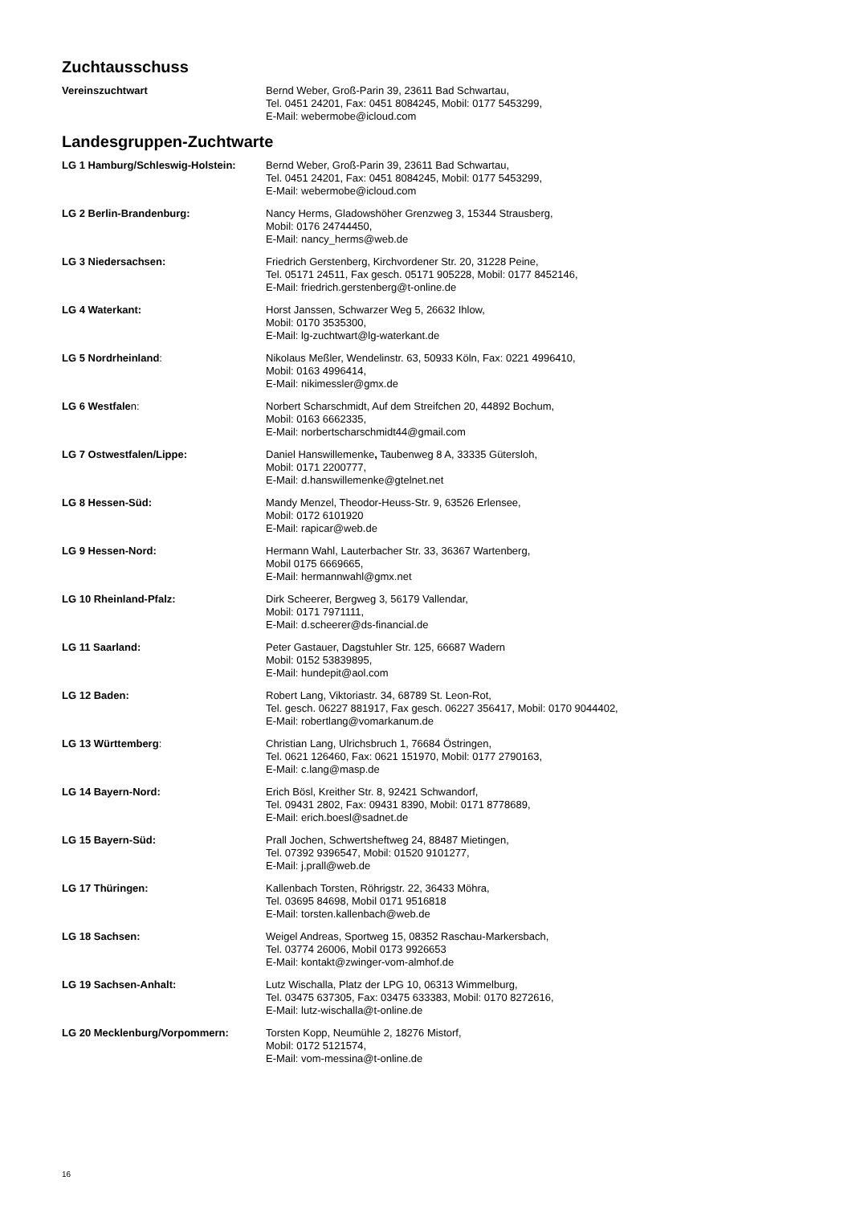Zuchtausschuss
Vereinszuchtwart Bernd Weber, Groß-Parin 39, 23611 Bad Schwartau,
Tel. 0451 24201, Fax: 0451 8084245, Mobil: 0177 5453299,
E-Mail: webermobe@icloud.com
Landesgruppen-Zuchtwarte
LG 1 Hamburg/Schleswig-Holstein: Bernd Weber, Groß-Parin 39, 23611 Bad Schwartau,
Tel. 0451 24201, Fax: 0451 8084245, Mobil: 0177 5453299,
E-Mail: webermobe@icloud.com
LG 2 Berlin-Brandenburg: Nancy Herms, Gladowshöher Grenzweg 3, 15344 Strausberg,
Mobil: 0176 24744450,
E-Mail: nancy_herms@web.de
LG 3 Niedersachsen: Friedrich Gerstenberg, Kirchvordener Str. 20, 31228 Peine,
Tel. 05171 24511, Fax gesch. 05171 905228, Mobil: 0177 8452146,
E-Mail: friedrich.gerstenberg@t-online.de
LG 4 Waterkant: Horst Janssen, Schwarzer Weg 5, 26632 Ihlow,
Mobil: 0170 3535300,
E-Mail: lg-zuchtwart@lg-waterkant.de
LG 5 Nordrheinland: Nikolaus Meßler, Wendelinstr. 63, 50933 Köln, Fax: 0221 4996410,
Mobil: 0163 4996414,
E-Mail: nikimessler@gmx.de
LG 6 Westfalen: Norbert Scharschmidt, Auf dem Streifchen 20, 44892 Bochum,
Mobil: 0163 6662335,
E-Mail: norbertscharschmidt44@gmail.com
LG 7 Ostwestfalen/Lippe: Daniel Hanswillemenke, Taubenweg 8 A, 33335 Gütersloh,
Mobil: 0171 2200777,
E-Mail: d.hanswillemenke@gtelnet.net
LG 8 Hessen-Süd: Mandy Menzel, Theodor-Heuss-Str. 9, 63526 Erlensee,
Mobil: 0172 6101920
E-Mail: rapicar@web.de
LG 9 Hessen-Nord: Hermann Wahl, Lauterbacher Str. 33, 36367 Wartenberg,
Mobil 0175 6669665,
E-Mail: hermannwahl@gmx.net
LG 10 Rheinland-Pfalz: Dirk Scheerer, Bergweg 3, 56179 Vallendar,
Mobil: 0171 7971111,
E-Mail: d.scheerer@ds-financial.de
LG 11 Saarland: Peter Gastauer, Dagstuhler Str. 125, 66687 Wadern
Mobil: 0152 53839895,
E-Mail: hundepit@aol.com
LG 12 Baden: Robert Lang, Viktoriastr. 34, 68789 St. Leon-Rot,
Tel. gesch. 06227 881917, Fax gesch. 06227 356417, Mobil: 0170 9044402,
E-Mail: robertlang@vomarkanum.de
LG 13 Württemberg: Christian Lang, Ulrichsbruch 1, 76684 Östringen,
Tel. 0621 126460, Fax: 0621 151970, Mobil: 0177 2790163,
E-Mail: c.lang@masp.de
LG 14 Bayern-Nord: Erich Bösl, Kreither Str. 8, 92421 Schwandorf,
Tel. 09431 2802, Fax: 09431 8390, Mobil: 0171 8778689,
E-Mail: erich.boesl@sadnet.de
LG 15 Bayern-Süd: Prall Jochen, Schwertsheftweg 24, 88487 Mietingen,
Tel. 07392 9396547, Mobil: 01520 9101277,
E-Mail: j.prall@web.de
LG 17 Thüringen: Kallenbach Torsten, Röhrigstr. 22, 36433 Möhra,
Tel. 03695 84698, Mobil 0171 9516818
E-Mail: torsten.kallenbach@web.de
LG 18 Sachsen: Weigel Andreas, Sportweg 15, 08352 Raschau-Markersbach,
Tel. 03774 26006, Mobil 0173 9926653
E-Mail: kontakt@zwinger-vom-almhof.de
LG 19 Sachsen-Anhalt: Lutz Wischalla, Platz der LPG 10, 06313 Wimmelburg,
Tel. 03475 637305, Fax: 03475 633383, Mobil: 0170 8272616,
E-Mail: lutz-wischalla@t-online.de
LG 20 Mecklenburg/Vorpommern: Torsten Kopp, Neumühle 2, 18276 Mistorf,
Mobil: 0172 5121574,
E-Mail: vom-messina@t-online.de
16